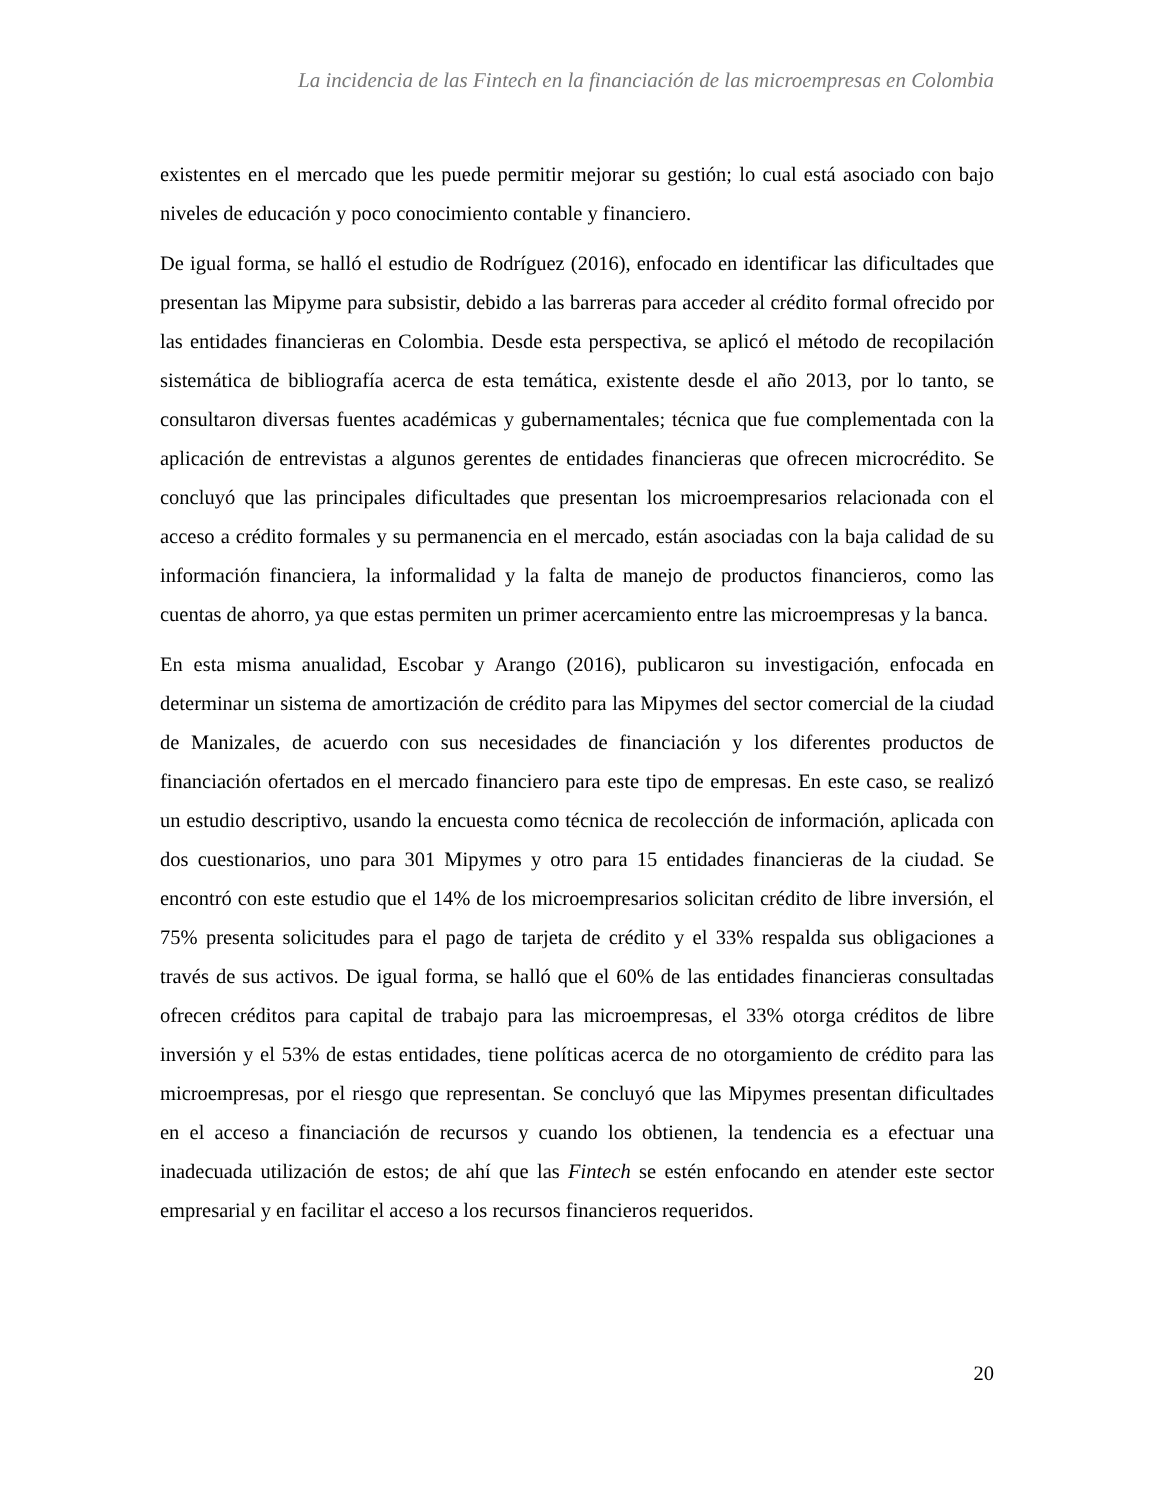La incidencia de las Fintech en la financiación de las microempresas en Colombia
existentes en el mercado que les puede permitir mejorar su gestión; lo cual está asociado con bajo niveles de educación y poco conocimiento contable y financiero.
De igual forma, se halló el estudio de Rodríguez (2016), enfocado en identificar las dificultades que presentan las Mipyme para subsistir, debido a las barreras para acceder al crédito formal ofrecido por las entidades financieras en Colombia. Desde esta perspectiva, se aplicó el método de recopilación sistemática de bibliografía acerca de esta temática, existente desde el año 2013, por lo tanto, se consultaron diversas fuentes académicas y gubernamentales; técnica que fue complementada con la aplicación de entrevistas a algunos gerentes de entidades financieras que ofrecen microcrédito. Se concluyó que las principales dificultades que presentan los microempresarios relacionada con el acceso a crédito formales y su permanencia en el mercado, están asociadas con la baja calidad de su información financiera, la informalidad y la falta de manejo de productos financieros, como las cuentas de ahorro, ya que estas permiten un primer acercamiento entre las microempresas y la banca.
En esta misma anualidad, Escobar y Arango (2016), publicaron su investigación, enfocada en determinar un sistema de amortización de crédito para las Mipymes del sector comercial de la ciudad de Manizales, de acuerdo con sus necesidades de financiación y los diferentes productos de financiación ofertados en el mercado financiero para este tipo de empresas. En este caso, se realizó un estudio descriptivo, usando la encuesta como técnica de recolección de información, aplicada con dos cuestionarios, uno para 301 Mipymes y otro para 15 entidades financieras de la ciudad. Se encontró con este estudio que el 14% de los microempresarios solicitan crédito de libre inversión, el 75% presenta solicitudes para el pago de tarjeta de crédito y el 33% respalda sus obligaciones a través de sus activos. De igual forma, se halló que el 60% de las entidades financieras consultadas ofrecen créditos para capital de trabajo para las microempresas, el 33% otorga créditos de libre inversión y el 53% de estas entidades, tiene políticas acerca de no otorgamiento de crédito para las microempresas, por el riesgo que representan. Se concluyó que las Mipymes presentan dificultades en el acceso a financiación de recursos y cuando los obtienen, la tendencia es a efectuar una inadecuada utilización de estos; de ahí que las Fintech se estén enfocando en atender este sector empresarial y en facilitar el acceso a los recursos financieros requeridos.
20